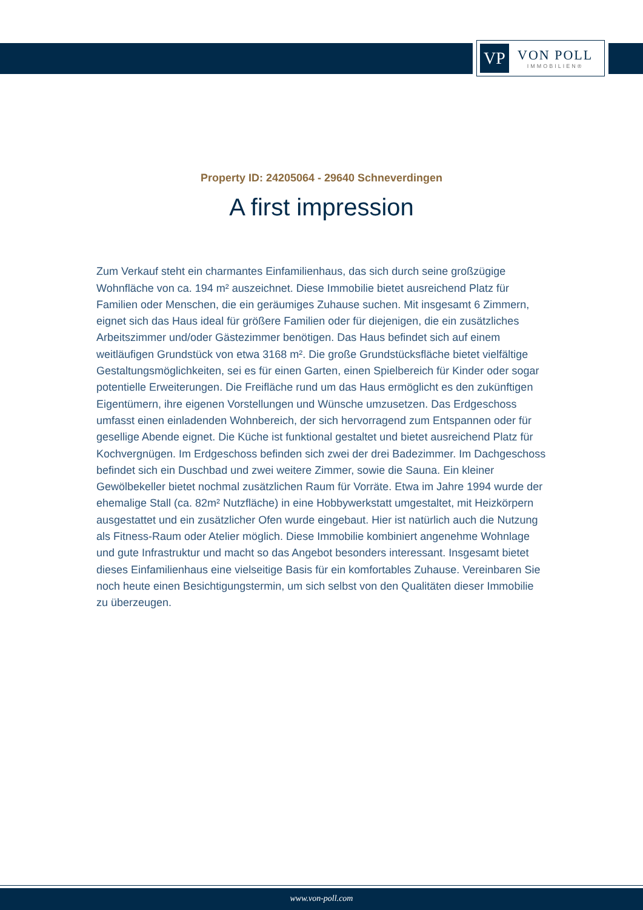VP
VON POLL
IMMOBILIEN®
Property ID: 24205064 - 29640 Schneverdingen
A first impression
Zum Verkauf steht ein charmantes Einfamilienhaus, das sich durch seine großzügige Wohnfläche von ca. 194 m² auszeichnet. Diese Immobilie bietet ausreichend Platz für Familien oder Menschen, die ein geräumiges Zuhause suchen. Mit insgesamt 6 Zimmern, eignet sich das Haus ideal für größere Familien oder für diejenigen, die ein zusätzliches Arbeitszimmer und/oder Gästezimmer benötigen. Das Haus befindet sich auf einem weitläufigen Grundstück von etwa 3168 m². Die große Grundstücksfläche bietet vielfältige Gestaltungsmöglichkeiten, sei es für einen Garten, einen Spielbereich für Kinder oder sogar potentielle Erweiterungen. Die Freifläche rund um das Haus ermöglicht es den zukünftigen Eigentümern, ihre eigenen Vorstellungen und Wünsche umzusetzen. Das Erdgeschoss umfasst einen einladenden Wohnbereich, der sich hervorragend zum Entspannen oder für gesellige Abende eignet. Die Küche ist funktional gestaltet und bietet ausreichend Platz für Kochvergnügen. Im Erdgeschoss befinden sich zwei der drei Badezimmer. Im Dachgeschoss befindet sich ein Duschbad und zwei weitere Zimmer, sowie die Sauna. Ein kleiner Gewölbekeller bietet nochmal zusätzlichen Raum für Vorräte. Etwa im Jahre 1994 wurde der ehemalige Stall (ca. 82m² Nutzfläche) in eine Hobbywerkstatt umgestaltet, mit Heizkörpern ausgestattet und ein zusätzlicher Ofen wurde eingebaut. Hier ist natürlich auch die Nutzung als Fitness-Raum oder Atelier möglich. Diese Immobilie kombiniert angenehme Wohnlage und gute Infrastruktur und macht so das Angebot besonders interessant. Insgesamt bietet dieses Einfamilienhaus eine vielseitige Basis für ein komfortables Zuhause. Vereinbaren Sie noch heute einen Besichtigungstermin, um sich selbst von den Qualitäten dieser Immobilie zu überzeugen.
www.von-poll.com